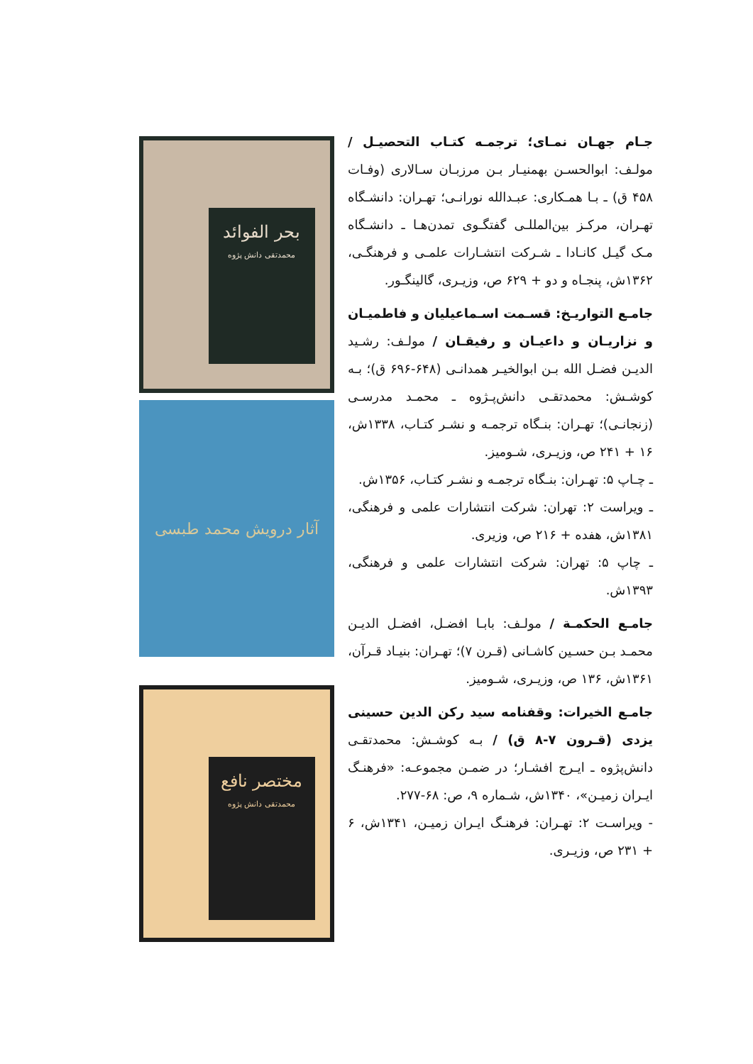بحر الفوائد
محمدتقی دانش پژوه
آثار درویش محمد طبسی
مختصر نافع
محمدتقی دانش پژوه
جـام جهـان نمـای؛ ترجمـه کتـاب التحصیـل / مولـف: ابوالحسـن بهمنیـار بـن مرزبـان سـالاری (وفـات ۴۵۸ ق) ـ بـا همـکاری: عبـدالله نورانـی؛ تهـران: دانشـگاه تهـران، مرکـز بین‌المللـی گفتگـوی تمدن‌هـا ـ دانشـگاه مـک گیـل کانـادا ـ شـرکت انتشـارات علمـی و فرهنگـی، ۱۳۶۲ش، پنجـاه و دو + ۶۲۹ ص، وزیـری، گالینگـور.
جامـع التواریـخ: قسـمت اسـماعیلیان و فاطمیـان و نزاریـان و داعیـان و رفیقـان / مولـف: رشـید الدیـن فضـل الله بـن ابوالخیـر همدانـی (۶۴۸-۶۹۶ ق)؛ بـه کوشـش: محمدتقـی دانش‌پـژوه ـ محمـد مدرسـی (زنجانـی)؛ تهـران: بنـگاه ترجمـه و نشـر کتـاب، ۱۳۳۸ش، ۱۶ + ۲۴۱ ص، وزیـری، شـومیز.
ـ چـاپ ۵: تهـران: بنـگاه ترجمـه و نشـر کتـاب، ۱۳۵۶ش.
ـ ویراست ۲: تهران: شرکت انتشارات علمی و فرهنگی، ۱۳۸۱ش، هفده + ۲۱۶ ص، وزیری.
ـ چاپ ۵: تهران: شرکت انتشارات علمی و فرهنگی، ۱۳۹۳ش.
جامـع الحکمـة / مولـف: بابـا افضـل، افضـل الدیـن محمـد بـن حسـین کاشـانی (قـرن ۷)؛ تهـران: بنیـاد قـرآن، ۱۳۶۱ش، ۱۳۶ ص، وزیـری، شـومیز.
جامـع الخیرات: وقفنامه سید رکن الدین حسینی یزدی (قـرون ۷-۸ ق) / بـه کوشـش: محمدتقـی دانش‌پژوه ـ ایـرج افشـار؛ در ضمـن مجموعـه: «فرهنـگ ایـران زمیـن»، ۱۳۴۰ش، شـماره ۹، ص: ۶۸-۲۷۷.
- ویراسـت ۲: تهـران: فرهنـگ ایـران زمیـن، ۱۳۴۱ش، ۶ + ۲۳۱ ص، وزیـری.